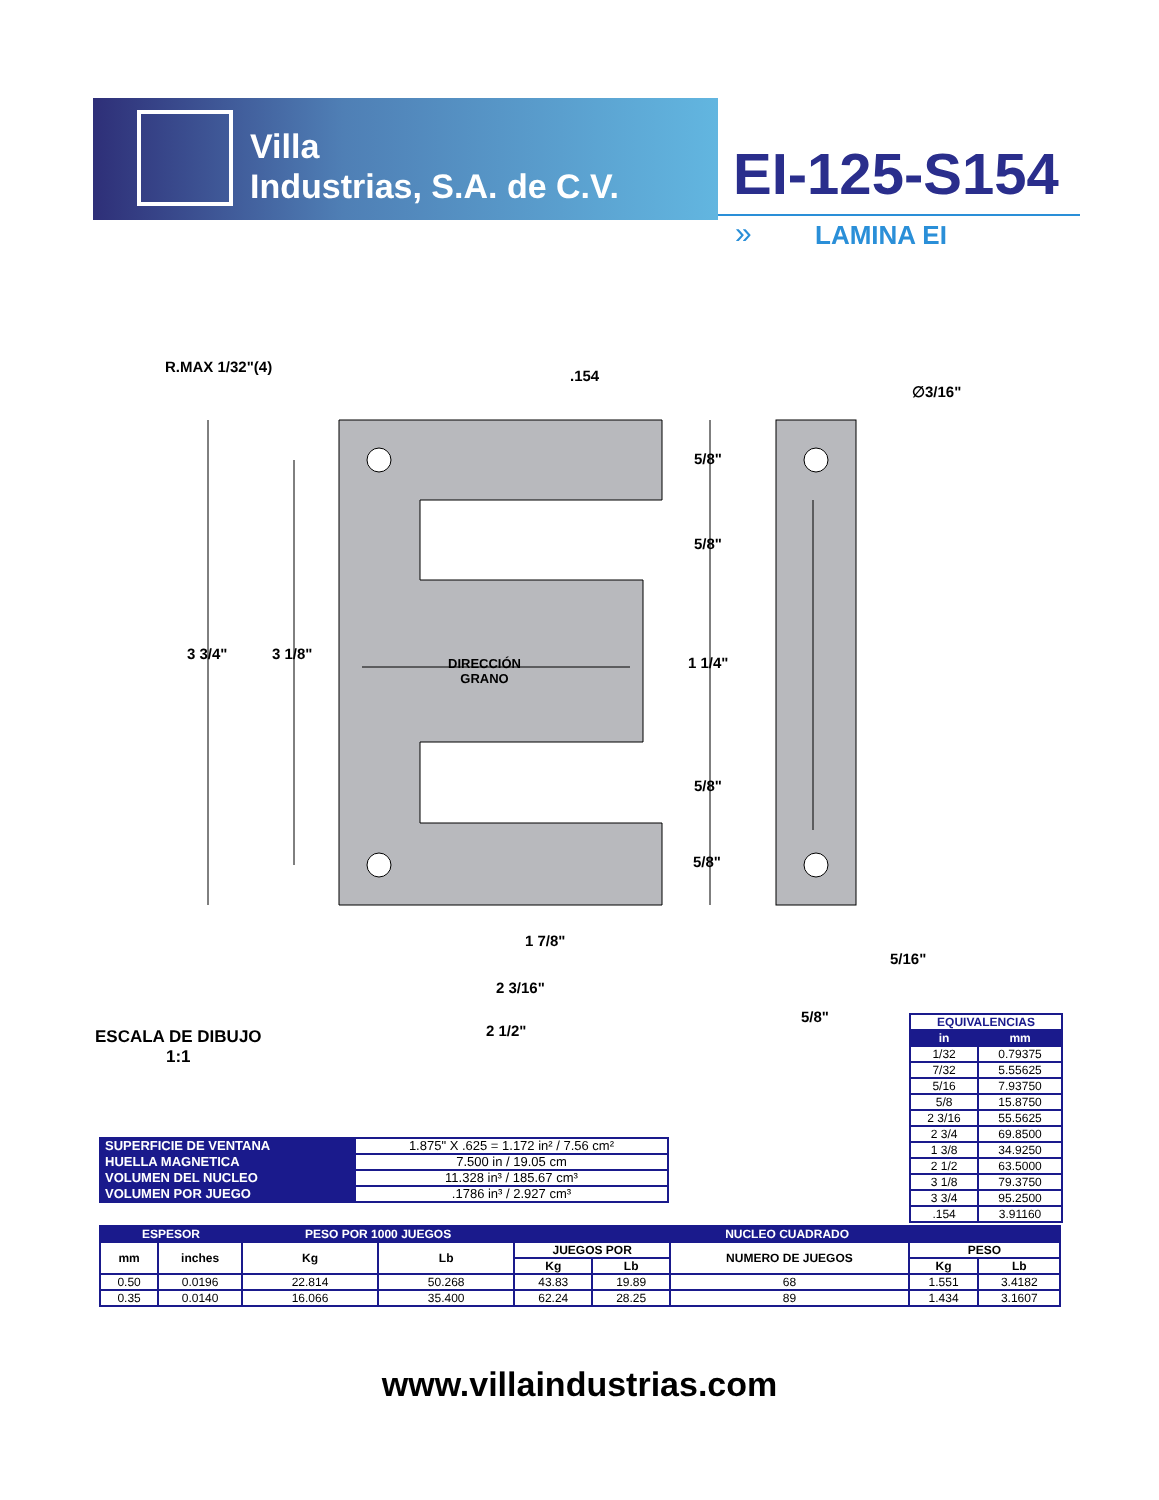Villa
Industrias, S.A. de C.V.
EI-125-S154
» LAMINA EI
R.MAX 1/32"(4)
.154
∅3/16"
5/8"
5/8"
3 3/4" 3 1/8"
DIRECCIÓN
GRANO
1 1/4"
5/8"
5/8"
1 7/8"
5/16"
2 3/16"
5/8"
2 1/2"
ESCALA DE DIBUJO
1:1
| EQUIVALENCIAS | |
| in | mm |
| 1/32 | 0.79375 |
| 7/32 | 5.55625 |
| 5/16 | 7.93750 |
| 5/8 | 15.8750 |
| 2 3/16 | 55.5625 |
| 2 3/4 | 69.8500 |
| 1 3/8 | 34.9250 |
| 2 1/2 | 63.5000 |
| 3 1/8 | 79.3750 |
| 3 3/4 | 95.2500 |
| .154 | 3.91160 |
| SUPERFICIE DE VENTANA | 1.875" X .625 = 1.172 in² / 7.56 cm² |
| HUELLA MAGNETICA | 7.500 in / 19.05 cm |
| VOLUMEN DEL NUCLEO | 11.328 in³ / 185.67 cm³ |
| VOLUMEN POR JUEGO | .1786 in³ / 2.927 cm³ |
| ESPESOR | | PESO POR 1000 JUEGOS | | NUCLEO CUADRADO | | | | |
| --- | --- | --- | --- | --- | --- | --- | --- | --- |
| mm | inches | Kg | Lb | JUEGOS POR | | NUMERO DE JUEGOS | PESO | |
| | | | | Kg | Lb | | Kg | Lb |
| 0.50 | 0.0196 | 22.814 | 50.268 | 43.83 | 19.89 | 68 | 1.551 | 3.4182 |
| 0.35 | 0.0140 | 16.066 | 35.400 | 62.24 | 28.25 | 89 | 1.434 | 3.1607 |
www.villaindustrias.com